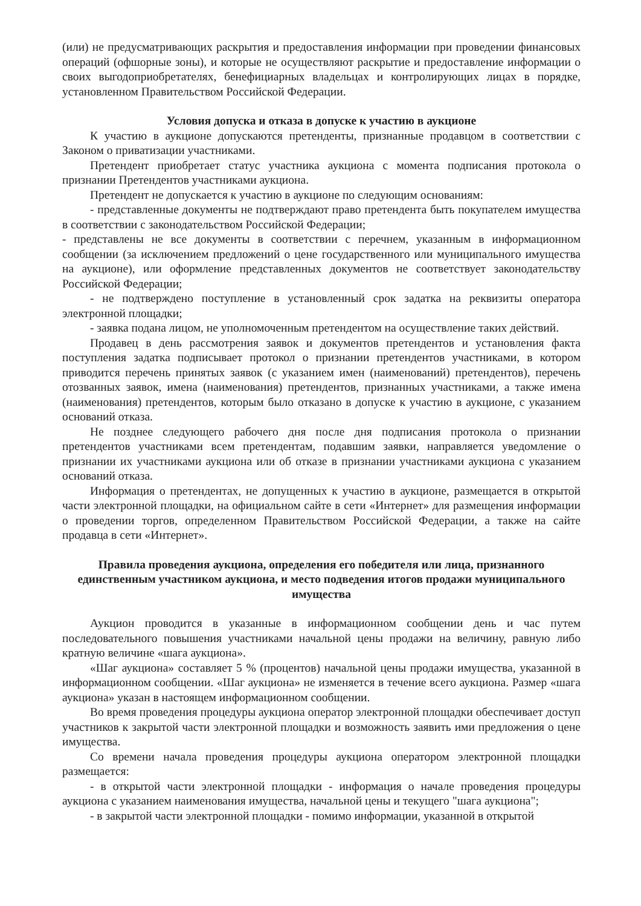(или) не предусматривающих раскрытия и предоставления информации при проведении финансовых операций (офшорные зоны), и которые не осуществляют раскрытие и предоставление информации о своих выгодоприобретателях, бенефициарных владельцах и контролирующих лицах в порядке, установленном Правительством Российской Федерации.
Условия допуска и отказа в допуске к участию в аукционе
К участию в аукционе допускаются претенденты, признанные продавцом в соответствии с Законом о приватизации участниками.
Претендент приобретает статус участника аукциона с момента подписания протокола о признании Претендентов участниками аукциона.
Претендент не допускается к участию в аукционе по следующим основаниям:
- представленные документы не подтверждают право претендента быть покупателем имущества в соответствии с законодательством Российской Федерации;
- представлены не все документы в соответствии с перечнем, указанным в информационном сообщении (за исключением предложений о цене государственного или муниципального имущества на аукционе), или оформление представленных документов не соответствует законодательству Российской Федерации;
- не подтверждено поступление в установленный срок задатка на реквизиты оператора электронной площадки;
- заявка подана лицом, не уполномоченным претендентом на осуществление таких действий.
Продавец в день рассмотрения заявок и документов претендентов и установления факта поступления задатка подписывает протокол о признании претендентов участниками, в котором приводится перечень принятых заявок (с указанием имен (наименований) претендентов), перечень отозванных заявок, имена (наименования) претендентов, признанных участниками, а также имена (наименования) претендентов, которым было отказано в допуске к участию в аукционе, с указанием оснований отказа.
Не позднее следующего рабочего дня после дня подписания протокола о признании претендентов участниками всем претендентам, подавшим заявки, направляется уведомление о признании их участниками аукциона или об отказе в признании участниками аукциона с указанием оснований отказа.
Информация о претендентах, не допущенных к участию в аукционе, размещается в открытой части электронной площадки, на официальном сайте в сети «Интернет» для размещения информации о проведении торгов, определенном Правительством Российской Федерации, а также на сайте продавца в сети «Интернет».
Правила проведения аукциона, определения его победителя или лица, признанного единственным участником аукциона, и место подведения итогов продажи муниципального имущества
Аукцион проводится в указанные в информационном сообщении день и час путем последовательного повышения участниками начальной цены продажи на величину, равную либо кратную величине «шага аукциона».
«Шаг аукциона» составляет 5 % (процентов) начальной цены продажи имущества, указанной в информационном сообщении. «Шаг аукциона» не изменяется в течение всего аукциона. Размер «шага аукциона» указан в настоящем информационном сообщении.
Во время проведения процедуры аукциона оператор электронной площадки обеспечивает доступ участников к закрытой части электронной площадки и возможность заявить ими предложения о цене имущества.
Со времени начала проведения процедуры аукциона оператором электронной площадки размещается:
- в открытой части электронной площадки - информация о начале проведения процедуры аукциона с указанием наименования имущества, начальной цены и текущего "шага аукциона";
- в закрытой части электронной площадки - помимо информации, указанной в открытой